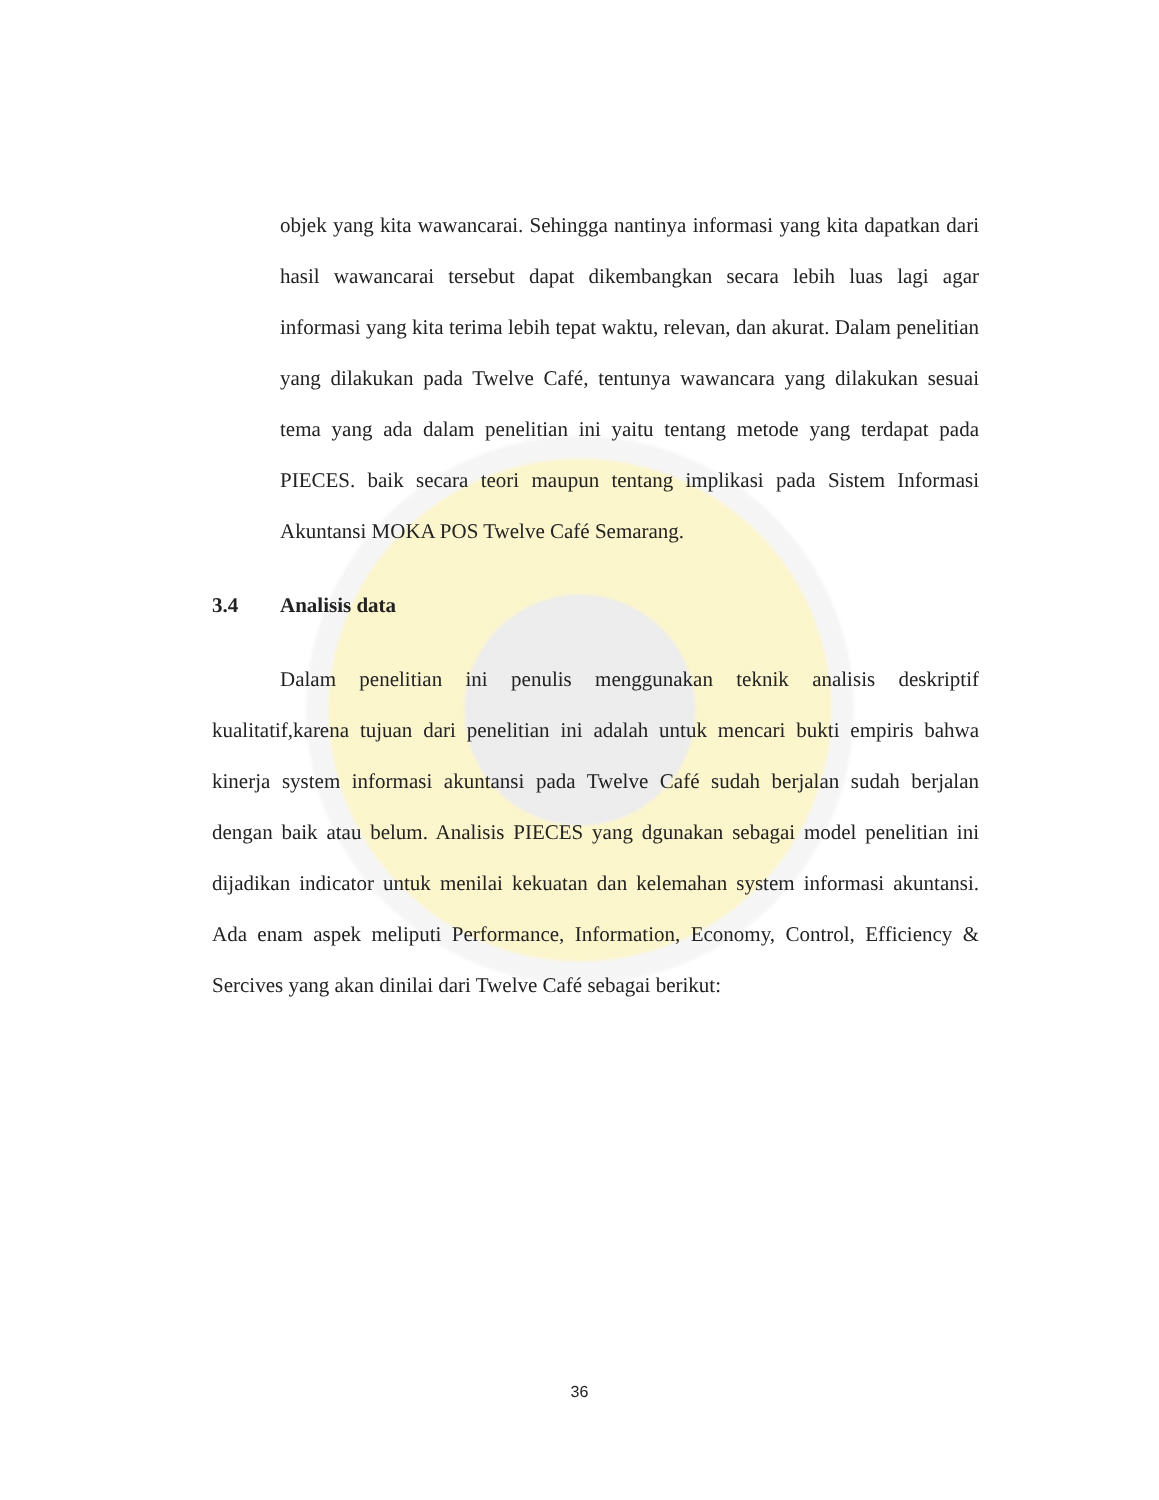objek yang kita wawancarai. Sehingga nantinya informasi yang kita dapatkan dari hasil wawancarai tersebut dapat dikembangkan secara lebih luas lagi agar informasi yang kita terima lebih tepat waktu, relevan, dan akurat. Dalam penelitian yang dilakukan pada Twelve Café, tentunya wawancara yang dilakukan sesuai tema yang ada dalam penelitian ini yaitu tentang metode yang terdapat pada PIECES. baik secara teori maupun tentang implikasi pada Sistem Informasi Akuntansi MOKA POS Twelve Café Semarang.
3.4 Analisis data
Dalam penelitian ini penulis menggunakan teknik analisis deskriptif kualitatif,karena tujuan dari penelitian ini adalah untuk mencari bukti empiris bahwa kinerja system informasi akuntansi pada Twelve Café sudah berjalan sudah berjalan dengan baik atau belum. Analisis PIECES yang dgunakan sebagai model penelitian ini dijadikan indicator untuk menilai kekuatan dan kelemahan system informasi akuntansi. Ada enam aspek meliputi Performance, Information, Economy, Control, Efficiency & Sercives yang akan dinilai dari Twelve Café sebagai berikut:
36